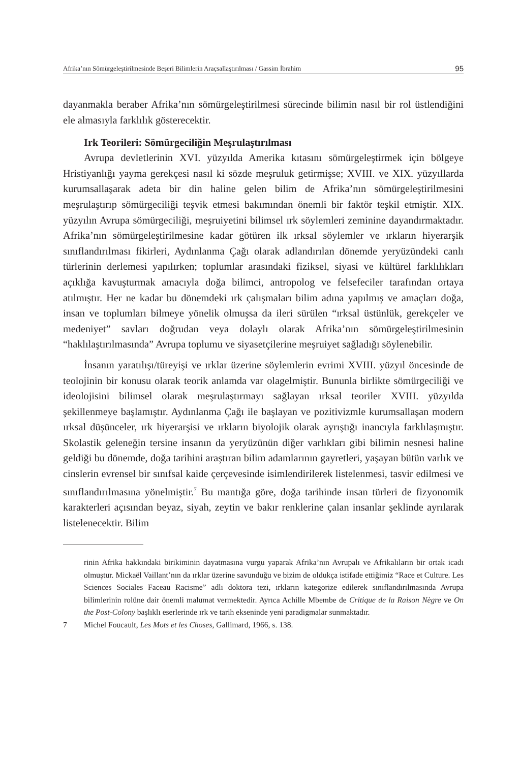Afrika’nın Sömürgeleştirilmesinde Beşeri Bilimlerin Araçsallaştırılması / Gassim İbrahim 95
dayanmakla beraber Afrika’nın sömürgeleştirilmesi sürecinde bilimin nasıl bir rol üstlendiğini ele almasıyla farklılık gösterecektir.
Irk Teorileri: Sömürgeciliğin Meşrulaştırılması
Avrupa devletlerinin XVI. yüzyılda Amerika kıtasını sömürgeleştirmek için bölgeye Hristiyanlığı yayma gerekçesi nasıl ki sözde meşruluk getirmişse; XVIII. ve XIX. yüzyıllarda kurumsallaşarak adeta bir din haline gelen bilim de Afrika’nın sömürgeleştirilmesini meşrulaştırıp sömürgeciliği teşvik etmesi bakımından önemli bir faktör teşkil etmiştir. XIX. yüzyılın Avrupa sömürgeciliği, meşruiyetini bilimsel ırk söylemleri zeminine dayandırmaktadır. Afrika’nın sömürgeleştirilmesine kadar götüren ilk ırksal söylemler ve ırkların hiyerarşik sınıflandırılması fikirleri, Aydınlanma Çağı olarak adlandırılan dönemde yeryüzündeki canlı türlerinin derlemesi yapılırken; toplumlar arasındaki fiziksel, siyasi ve kültürel farklılıkları açıklığa kavuşturmak amacıyla doğa bilimci, antropolog ve felsefeciler tarafından ortaya atılmıştır. Her ne kadar bu dönemdeki ırk çalışmaları bilim adına yapılmış ve amaçları doğa, insan ve toplumları bilmeye yönelik olmuşsa da ileri sürülen “ırksal üstünlük, gerekçeler ve medeniyet” savları doğrudan veya dolaylı olarak Afrika’nın sömürgeleştirilmesinin “haklılaştırılmasında” Avrupa toplumu ve siyasetçilerine meşruiyet sağladığı söylenebilir.
İnsanın yaratılışı/türeyişi ve ırklar üzerine söylemlerin evrimi XVIII. yüzyıl öncesinde de teolojinin bir konusu olarak teorik anlamda var olagelmiştir. Bununla birlikte sömürgeciliği ve ideolojisini bilimsel olarak meşrulaştırmayı sağlayan ırksal teoriler XVIII. yüzyılda şekillenmeye başlamıştır. Aydınlanma Çağı ile başlayan ve pozitivizmle kurumsallaşan modern ırksal düşünceler, ırk hiyerarşisi ve ırkların biyolojik olarak ayrıştığı inancıyla farklılaşmıştır. Skolastik geleneğin tersine insanın da yeryüzünün diğer varlıkları gibi bilimin nesnesi haline geldiği bu dönemde, doğa tarihini araştıran bilim adamlarının gayretleri, yaşayan bütün varlık ve cinslerin evrensel bir sınıfsal kaide çerçevesinde isimlendirilerek listelenmesi, tasvir edilmesi ve sınıflandırılmasına yönelmiştir.<sup>7</sup> Bu mantığa göre, doğa tarihinde insan türleri de fizyonomik karakterleri açısından beyaz, siyah, zeytin ve bakır renklerine çalan insanlar şeklinde ayrılarak listelenecektir. Bilim
rinin Afrika hakkındaki birikiminin dayatmasına vurgu yaparak Afrika’nın Avrupalı ve Afrikalıların bir ortak icadı olmuştur. Mickaël Vaillant’nın da ırklar üzerine savunduğu ve bizim de oldukça istifade ettiğimiz “Race et Culture. Les Sciences Sociales Faceau Racisme” adlı doktora tezi, ırkların kategorize edilerek sınıflandırılmasında Avrupa bilimlerinin rolüne dair önemli malumat vermektedir. Ayrıca Achille Mbembe de Critique de la Raison Nègre ve On the Post-Colony başlıklı eserlerinde ırk ve tarih ekseninde yeni paradigmalar sunmaktadır.
7 Michel Foucault, Les Mots et les Choses, Gallimard, 1966, s. 138.